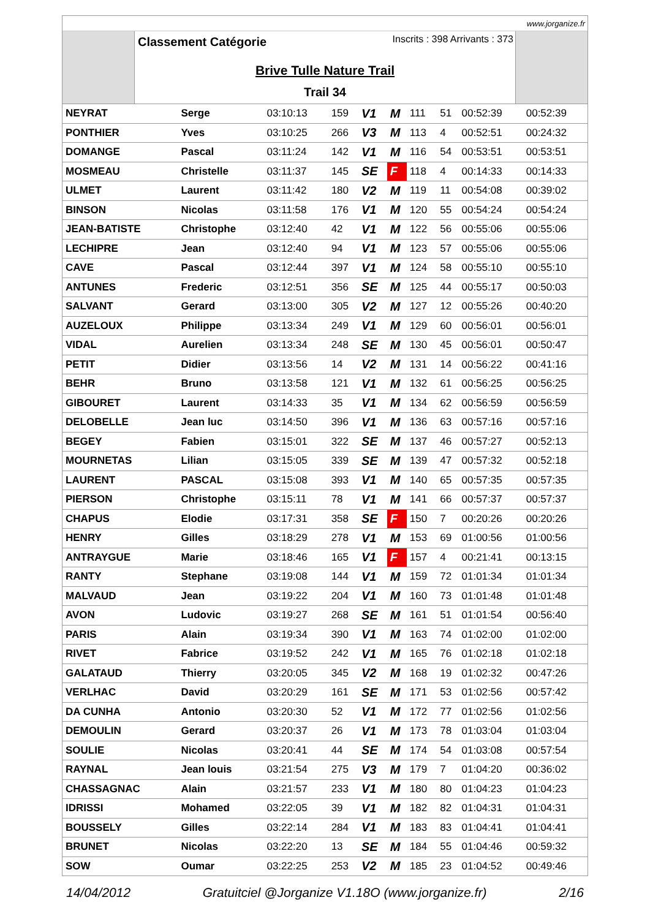www.jorganize.fr
Classement Catégorie Inscrits : 398 Arrivants : 373
Brive Tulle Nature Trail
Trail 34
| NEYRAT | Serge | 03:10:13 | 159 | V1 | M | 111 | 51 | 00:52:39 | 00:52:39 |
| PONTHIER | Yves | 03:10:25 | 266 | V3 | M | 113 | 4 | 00:52:51 | 00:24:32 |
| DOMANGE | Pascal | 03:11:24 | 142 | V1 | M | 116 | 54 | 00:53:51 | 00:53:51 |
| MOSMEAU | Christelle | 03:11:37 | 145 | SE | F | 118 | 4 | 00:14:33 | 00:14:33 |
| ULMET | Laurent | 03:11:42 | 180 | V2 | M | 119 | 11 | 00:54:08 | 00:39:02 |
| BINSON | Nicolas | 03:11:58 | 176 | V1 | M | 120 | 55 | 00:54:24 | 00:54:24 |
| JEAN-BATISTE | Christophe | 03:12:40 | 42 | V1 | M | 122 | 56 | 00:55:06 | 00:55:06 |
| LECHIPRE | Jean | 03:12:40 | 94 | V1 | M | 123 | 57 | 00:55:06 | 00:55:06 |
| CAVE | Pascal | 03:12:44 | 397 | V1 | M | 124 | 58 | 00:55:10 | 00:55:10 |
| ANTUNES | Frederic | 03:12:51 | 356 | SE | M | 125 | 44 | 00:55:17 | 00:50:03 |
| SALVANT | Gerard | 03:13:00 | 305 | V2 | M | 127 | 12 | 00:55:26 | 00:40:20 |
| AUZELOUX | Philippe | 03:13:34 | 249 | V1 | M | 129 | 60 | 00:56:01 | 00:56:01 |
| VIDAL | Aurelien | 03:13:34 | 248 | SE | M | 130 | 45 | 00:56:01 | 00:50:47 |
| PETIT | Didier | 03:13:56 | 14 | V2 | M | 131 | 14 | 00:56:22 | 00:41:16 |
| BEHR | Bruno | 03:13:58 | 121 | V1 | M | 132 | 61 | 00:56:25 | 00:56:25 |
| GIBOURET | Laurent | 03:14:33 | 35 | V1 | M | 134 | 62 | 00:56:59 | 00:56:59 |
| DELOBELLE | Jean luc | 03:14:50 | 396 | V1 | M | 136 | 63 | 00:57:16 | 00:57:16 |
| BEGEY | Fabien | 03:15:01 | 322 | SE | M | 137 | 46 | 00:57:27 | 00:52:13 |
| MOURNETAS | Lilian | 03:15:05 | 339 | SE | M | 139 | 47 | 00:57:32 | 00:52:18 |
| LAURENT | PASCAL | 03:15:08 | 393 | V1 | M | 140 | 65 | 00:57:35 | 00:57:35 |
| PIERSON | Christophe | 03:15:11 | 78 | V1 | M | 141 | 66 | 00:57:37 | 00:57:37 |
| CHAPUS | Elodie | 03:17:31 | 358 | SE | F | 150 | 7 | 00:20:26 | 00:20:26 |
| HENRY | Gilles | 03:18:29 | 278 | V1 | M | 153 | 69 | 01:00:56 | 01:00:56 |
| ANTRAYGUE | Marie | 03:18:46 | 165 | V1 | F | 157 | 4 | 00:21:41 | 00:13:15 |
| RANTY | Stephane | 03:19:08 | 144 | V1 | M | 159 | 72 | 01:01:34 | 01:01:34 |
| MALVAUD | Jean | 03:19:22 | 204 | V1 | M | 160 | 73 | 01:01:48 | 01:01:48 |
| AVON | Ludovic | 03:19:27 | 268 | SE | M | 161 | 51 | 01:01:54 | 00:56:40 |
| PARIS | Alain | 03:19:34 | 390 | V1 | M | 163 | 74 | 01:02:00 | 01:02:00 |
| RIVET | Fabrice | 03:19:52 | 242 | V1 | M | 165 | 76 | 01:02:18 | 01:02:18 |
| GALATAUD | Thierry | 03:20:05 | 345 | V2 | M | 168 | 19 | 01:02:32 | 00:47:26 |
| VERLHAC | David | 03:20:29 | 161 | SE | M | 171 | 53 | 01:02:56 | 00:57:42 |
| DA CUNHA | Antonio | 03:20:30 | 52 | V1 | M | 172 | 77 | 01:02:56 | 01:02:56 |
| DEMOULIN | Gerard | 03:20:37 | 26 | V1 | M | 173 | 78 | 01:03:04 | 01:03:04 |
| SOULIE | Nicolas | 03:20:41 | 44 | SE | M | 174 | 54 | 01:03:08 | 00:57:54 |
| RAYNAL | Jean louis | 03:21:54 | 275 | V3 | M | 179 | 7 | 01:04:20 | 00:36:02 |
| CHASSAGNAC | Alain | 03:21:57 | 233 | V1 | M | 180 | 80 | 01:04:23 | 01:04:23 |
| IDRISSI | Mohamed | 03:22:05 | 39 | V1 | M | 182 | 82 | 01:04:31 | 01:04:31 |
| BOUSSELY | Gilles | 03:22:14 | 284 | V1 | M | 183 | 83 | 01:04:41 | 01:04:41 |
| BRUNET | Nicolas | 03:22:20 | 13 | SE | M | 184 | 55 | 01:04:46 | 00:59:32 |
| SOW | Oumar | 03:22:25 | 253 | V2 | M | 185 | 23 | 01:04:52 | 00:49:46 |
14/04/2012 Gratuitciel @Jorganize V1.18O (www.jorganize.fr) 2/16